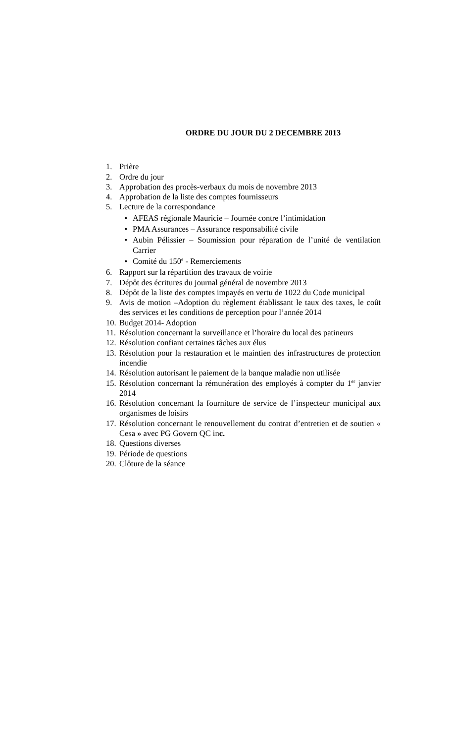ORDRE DU JOUR DU 2 DECEMBRE 2013
1. Prière
2. Ordre du jour
3. Approbation des procès-verbaux du mois de novembre 2013
4. Approbation de la liste des comptes fournisseurs
5. Lecture de la correspondance
• AFEAS régionale Mauricie – Journée contre l’intimidation
• PMA Assurances – Assurance responsabilité civile
• Aubin Pélissier – Soumission pour réparation de l’unité de ventilation Carrier
• Comité du 150<sup>e</sup> - Remerciements
6. Rapport sur la répartition des travaux de voirie
7. Dépôt des écritures du journal général de novembre 2013
8. Dépôt de la liste des comptes impayés en vertu de 1022 du Code municipal
9. Avis de motion –Adoption du règlement établissant le taux des taxes, le coût des services et les conditions de perception pour l’année 2014
10. Budget 2014- Adoption
11. Résolution concernant la surveillance et l’horaire du local des patineurs
12. Résolution confiant certaines tâches aux élus
13. Résolution pour la restauration et le maintien des infrastructures de protection incendie
14. Résolution autorisant le paiement de la banque maladie non utilisée
15. Résolution concernant la rémunération des employés à compter du 1<sup>er</sup> janvier 2014
16. Résolution concernant la fourniture de service de l’inspecteur municipal aux organismes de loisirs
17. Résolution concernant le renouvellement du contrat d’entretien et de soutien « Cesa » avec PG Govern QC inc.
18. Questions diverses
19. Période de questions
20. Clôture de la séance